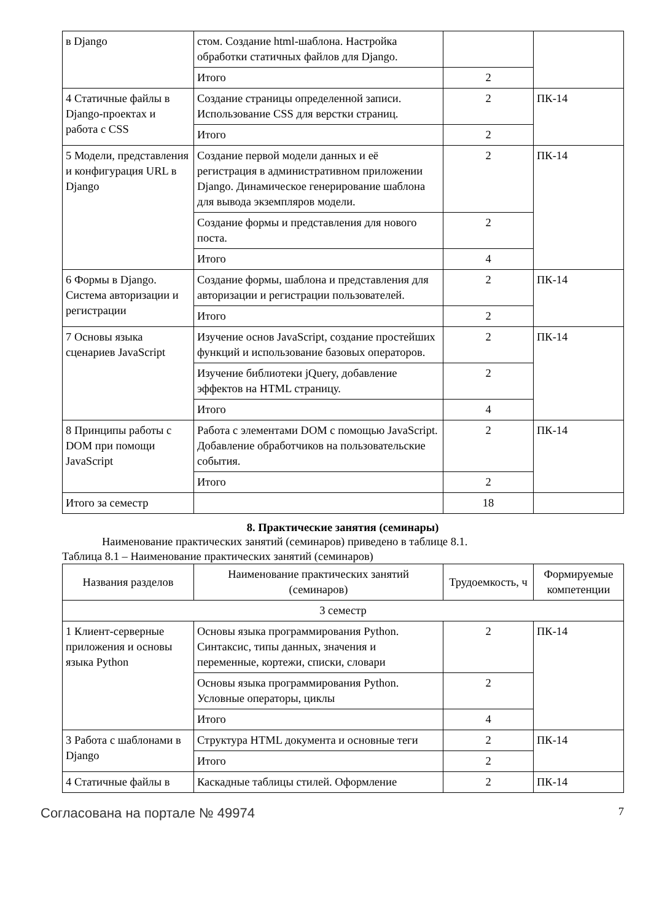| в Django | стом. Создание html-шаблона. Настройка обработки статичных файлов для Django. | | |
| | Итого | 2 | |
| 4 Статичные файлы в Django-проектах и работа с CSS | Создание страницы определенной записи. Использование CSS для верстки страниц. | 2 | ПК-14 |
| | Итого | 2 | |
| 5 Модели, представления и конфигурация URL в Django | Создание первой модели данных и её регистрация в административном приложении Django. Динамическое генерирование шаблона для вывода экземпляров модели. | 2 | ПК-14 |
| | Создание формы и представления для нового поста. | 2 | |
| | Итого | 4 | |
| 6 Формы в Django. Система авторизации и регистрации | Создание формы, шаблона и представления для авторизации и регистрации пользователей. | 2 | ПК-14 |
| | Итого | 2 | |
| 7 Основы языка сценариев JavaScript | Изучение основ JavaScript, создание простейших функций и использование базовых операторов. | 2 | ПК-14 |
| | Изучение библиотеки jQuery, добавление эффектов на HTML страницу. | 2 | |
| | Итого | 4 | |
| 8 Принципы работы с DOM при помощи JavaScript | Работа с элементами DOM с помощью JavaScript. Добавление обработчиков на пользовательские события. | 2 | ПК-14 |
| | Итого | 2 | |
| Итого за семестр | | 18 | |
8. Практические занятия (семинары)
Наименование практических занятий (семинаров) приведено в таблице 8.1.
Таблица 8.1 – Наименование практических занятий (семинаров)
| Названия разделов | Наименование практических занятий (семинаров) | Трудоемкость, ч | Формируемые компетенции |
| --- | --- | --- | --- |
| 3 семестр | | | |
| 1 Клиент-серверные приложения и основы языка Python | Основы языка программирования Python. Синтаксис, типы данных, значения и переменные, кортежи, списки, словари | 2 | ПК-14 |
| | Основы языка программирования Python. Условные операторы, циклы | 2 | |
| | Итого | 4 | |
| 3 Работа с шаблонами в Django | Структура HTML документа и основные теги | 2 | ПК-14 |
| | Итого | 2 | |
| 4 Статичные файлы в | Каскадные таблицы стилей. Оформление | 2 | ПК-14 |
Согласована на портале № 49974 7